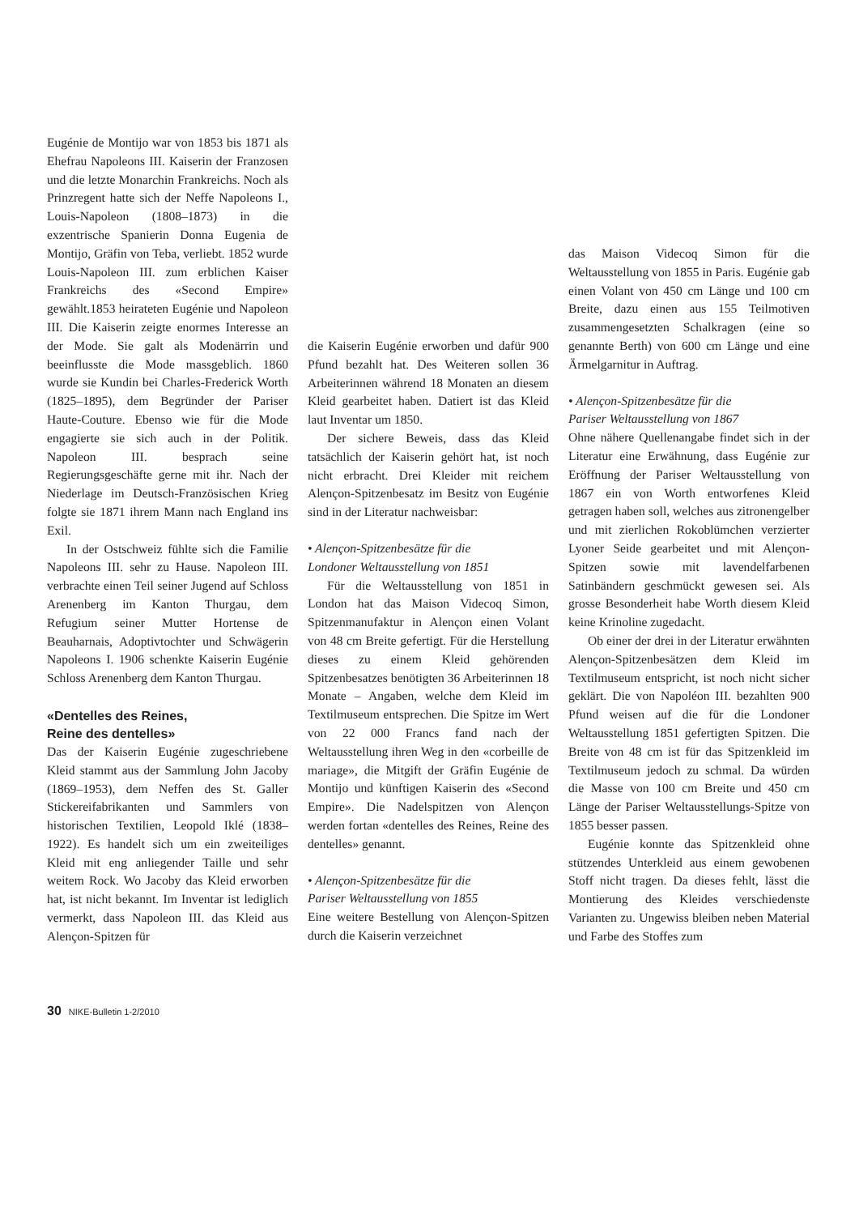Eugénie de Montijo war von 1853 bis 1871 als Ehefrau Napoleons III. Kaiserin der Franzosen und die letzte Monarchin Frankreichs. Noch als Prinzregent hatte sich der Neffe Napoleons I., Louis-Napoleon (1808–1873) in die exzentrische Spanierin Donna Eugenia de Montijo, Gräfin von Teba, verliebt. 1852 wurde Louis-Napoleon III. zum erblichen Kaiser Frankreichs des «Second Empire» gewählt.1853 heirateten Eugénie und Napoleon III. Die Kaiserin zeigte enormes Interesse an der Mode. Sie galt als Modenärrin und beeinflusste die Mode massgeblich. 1860 wurde sie Kundin bei Charles-Frederick Worth (1825–1895), dem Begründer der Pariser Haute-Couture. Ebenso wie für die Mode engagierte sie sich auch in der Politik. Napoleon III. besprach seine Regierungsgeschäfte gerne mit ihr. Nach der Niederlage im Deutsch-Französischen Krieg folgte sie 1871 ihrem Mann nach England ins Exil.
In der Ostschweiz fühlte sich die Familie Napoleons III. sehr zu Hause. Napoleon III. verbrachte einen Teil seiner Jugend auf Schloss Arenenberg im Kanton Thurgau, dem Refugium seiner Mutter Hortense de Beauharnais, Adoptivtochter und Schwägerin Napoleons I. 1906 schenkte Kaiserin Eugénie Schloss Arenenberg dem Kanton Thurgau.
«Dentelles des Reines,
Reine des dentelles»
Das der Kaiserin Eugénie zugeschriebene Kleid stammt aus der Sammlung John Jacoby (1869–1953), dem Neffen des St. Galler Stickereifabrikanten und Sammlers von historischen Textilien, Leopold Iklé (1838–1922). Es handelt sich um ein zweiteiliges Kleid mit eng anliegender Taille und sehr weitem Rock. Wo Jacoby das Kleid erworben hat, ist nicht bekannt. Im Inventar ist lediglich vermerkt, dass Napoleon III. das Kleid aus Alençon-Spitzen für
die Kaiserin Eugénie erworben und dafür 900 Pfund bezahlt hat. Des Weiteren sollen 36 Arbeiterinnen während 18 Monaten an diesem Kleid gearbeitet haben. Datiert ist das Kleid laut Inventar um 1850.
Der sichere Beweis, dass das Kleid tatsächlich der Kaiserin gehört hat, ist noch nicht erbracht. Drei Kleider mit reichem Alençon-Spitzenbesatz im Besitz von Eugénie sind in der Literatur nachweisbar:
• Alençon-Spitzenbesätze für die
Londoner Weltausstellung von 1851
Für die Weltausstellung von 1851 in London hat das Maison Videcoq Simon, Spitzenmanufaktur in Alençon einen Volant von 48 cm Breite gefertigt. Für die Herstellung dieses zu einem Kleid gehörenden Spitzenbesatzes benötigten 36 Arbeiterinnen 18 Monate – Angaben, welche dem Kleid im Textilmuseum entsprechen. Die Spitze im Wert von 22 000 Francs fand nach der Weltausstellung ihren Weg in den «corbeille de mariage», die Mitgift der Gräfin Eugénie de Montijo und künftigen Kaiserin des «Second Empire». Die Nadelspitzen von Alençon werden fortan «dentelles des Reines, Reine des dentelles» genannt.
• Alençon-Spitzenbesätze für die
Pariser Weltausstellung von 1855
Eine weitere Bestellung von Alençon-Spitzen durch die Kaiserin verzeichnet
das Maison Videcoq Simon für die Weltausstellung von 1855 in Paris. Eugénie gab einen Volant von 450 cm Länge und 100 cm Breite, dazu einen aus 155 Teilmotiven zusammengesetzten Schalkragen (eine so genannte Berth) von 600 cm Länge und eine Ärmelgarnitur in Auftrag.
• Alençon-Spitzenbesätze für die
Pariser Weltausstellung von 1867
Ohne nähere Quellenangabe findet sich in der Literatur eine Erwähnung, dass Eugénie zur Eröffnung der Pariser Weltausstellung von 1867 ein von Worth entworfenes Kleid getragen haben soll, welches aus zitronengelber und mit zierlichen Rokoblümchen verzierter Lyoner Seide gearbeitet und mit Alençon-Spitzen sowie mit lavendelfarbenen Satinbändern geschmückt gewesen sei. Als grosse Besonderheit habe Worth diesem Kleid keine Krinoline zugedacht.
Ob einer der drei in der Literatur erwähnten Alençon-Spitzenbesätzen dem Kleid im Textilmuseum entspricht, ist noch nicht sicher geklärt. Die von Napoléon III. bezahlten 900 Pfund weisen auf die für die Londoner Weltausstellung 1851 gefertigten Spitzen. Die Breite von 48 cm ist für das Spitzenkleid im Textilmuseum jedoch zu schmal. Da würden die Masse von 100 cm Breite und 450 cm Länge der Pariser Weltausstellungs-Spitze von 1855 besser passen.
Eugénie konnte das Spitzenkleid ohne stützendes Unterkleid aus einem gewobenen Stoff nicht tragen. Da dieses fehlt, lässt die Montierung des Kleides verschiedenste Varianten zu. Ungewiss bleiben neben Material und Farbe des Stoffes zum
30 NIKE-Bulletin 1-2/2010